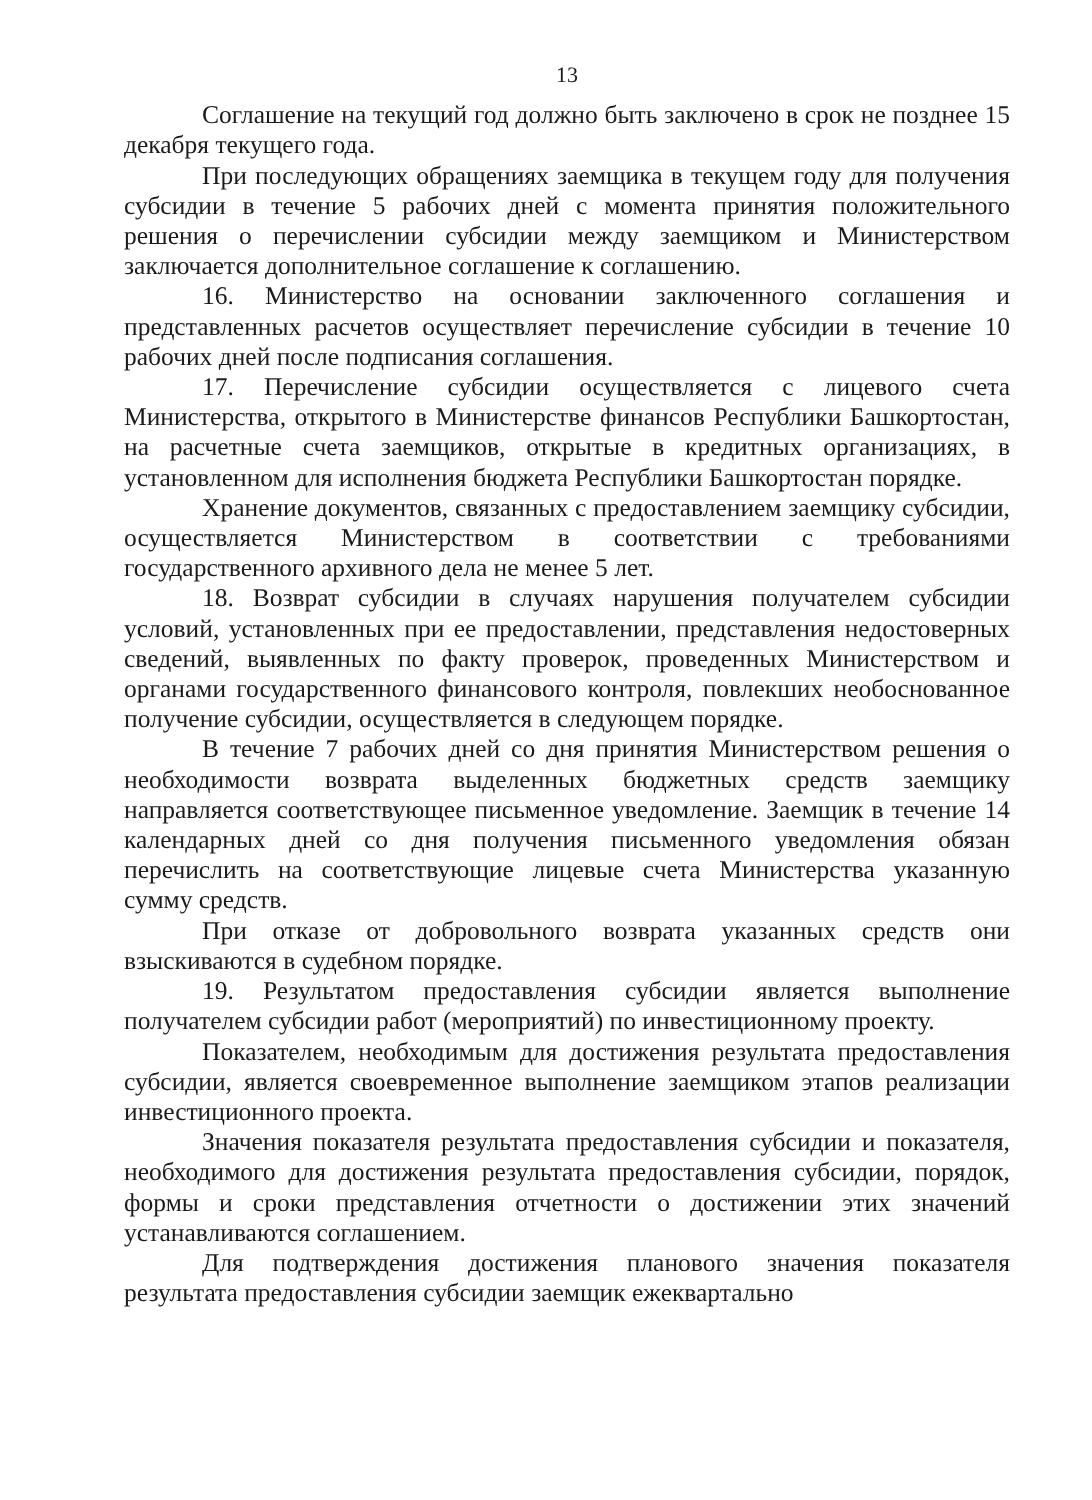13
Соглашение на текущий год должно быть заключено в срок не позднее 15 декабря текущего года.
При последующих обращениях заемщика в текущем году для получения субсидии в течение 5 рабочих дней с момента принятия положительного решения о перечислении субсидии между заемщиком и Министерством заключается дополнительное соглашение к соглашению.
16. Министерство на основании заключенного соглашения и представленных расчетов осуществляет перечисление субсидии в течение 10 рабочих дней после подписания соглашения.
17. Перечисление субсидии осуществляется с лицевого счета Министерства, открытого в Министерстве финансов Республики Башкортостан, на расчетные счета заемщиков, открытые в кредитных организациях, в установленном для исполнения бюджета Республики Башкортостан порядке.
Хранение документов, связанных с предоставлением заемщику субсидии, осуществляется Министерством в соответствии с требованиями государственного архивного дела не менее 5 лет.
18. Возврат субсидии в случаях нарушения получателем субсидии условий, установленных при ее предоставлении, представления недостоверных сведений, выявленных по факту проверок, проведенных Министерством и органами государственного финансового контроля, повлекших необоснованное получение субсидии, осуществляется в следующем порядке.
В течение 7 рабочих дней со дня принятия Министерством решения о необходимости возврата выделенных бюджетных средств заемщику направляется соответствующее письменное уведомление. Заемщик в течение 14 календарных дней со дня получения письменного уведомления обязан перечислить на соответствующие лицевые счета Министерства указанную сумму средств.
При отказе от добровольного возврата указанных средств они взыскиваются в судебном порядке.
19. Результатом предоставления субсидии является выполнение получателем субсидии работ (мероприятий) по инвестиционному проекту.
Показателем, необходимым для достижения результата предоставления субсидии, является своевременное выполнение заемщиком этапов реализации инвестиционного проекта.
Значения показателя результата предоставления субсидии и показателя, необходимого для достижения результата предоставления субсидии, порядок, формы и сроки представления отчетности о достижении этих значений устанавливаются соглашением.
Для подтверждения достижения планового значения показателя результата предоставления субсидии заемщик ежеквартально